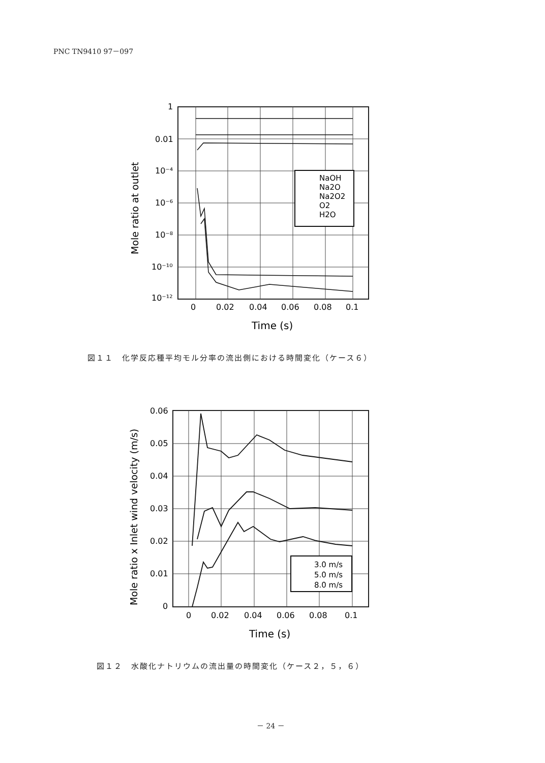PNC TN9410 97－097
NaOH
Na2O
Na2O2
O2
H2O
1
0.01
10⁻⁴
10⁻⁶
10⁻⁸
10⁻¹⁰
10⁻¹²
0
0.02
0.04
0.06
0.08
0.1
Time (s)
Mole ratio at outlet
図１１　化学反応種平均モル分率の流出側における時間変化（ケース６）
3.0 m/s
5.0 m/s
8.0 m/s
0.06
0.05
0.04
0.03
0.02
0.01
0
0
0.02
0.04
0.06
0.08
0.1
Time (s)
Mole ratio x Inlet wind velocity (m/s)
図１２　水酸化ナトリウムの流出量の時間変化（ケース２，５，６）
－ 24 －